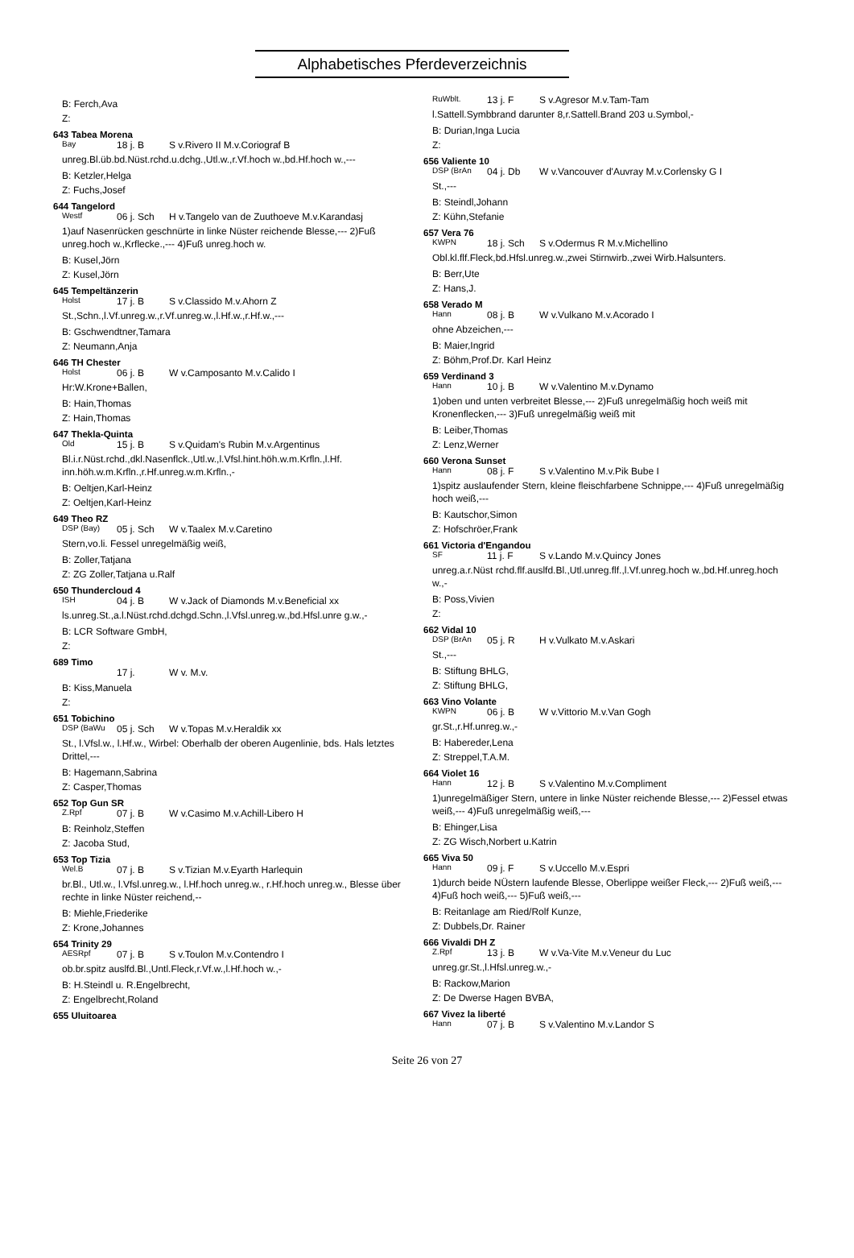Alphabetisches Pferdeverzeichnis
B: Ferch,Ava
Z:
643 Tabea Morena
Bay 18 j. B S v.Rivero II M.v.Coriograf B
unreg.Bl.üb.bd.Nüst.rchd.u.dchg.,Utl.w.,r.Vf.hoch w.,bd.Hf.hoch w.,---
B: Ketzler,Helga
Z: Fuchs,Josef
644 Tangelord
Westf 06 j. Sch H v.Tangelo van de Zuuthoeve M.v.Karandasj
1)auf Nasenrücken geschnürte in linke Nüster reichende Blesse,--- 2)Fuß unreg.hoch w.,Krflecke.,--- 4)Fuß unreg.hoch w.
B: Kusel,Jörn
Z: Kusel,Jörn
645 Tempeltänzerin
Holst 17 j. B S v.Classido M.v.Ahorn Z
St.,Schn.,l.Vf.unreg.w.,r.Vf.unreg.w.,l.Hf.w.,r.Hf.w.,---
B: Gschwendtner,Tamara
Z: Neumann,Anja
646 TH Chester
Holst 06 j. B W v.Camposanto M.v.Calido I
Hr:W.Krone+Ballen,
B: Hain,Thomas
Z: Hain,Thomas
647 Thekla-Quinta
Old 15 j. B S v.Quidam's Rubin M.v.Argentinus
Bl.i.r.Nüst.rchd.,dkl.Nasenflck.,Utl.w.,l.Vfsl.hint.höh.w.m.Krfln.,l.Hf. inn.höh.w.m.Krfln.,r.Hf.unreg.w.m.Krfln.,-
B: Oeltjen,Karl-Heinz
Z: Oeltjen,Karl-Heinz
649 Theo RZ
DSP (Bay) 05 j. Sch W v.Taalex M.v.Caretino
Stern,vo.li. Fessel unregelmäßig weiß,
B: Zoller,Tatjana
Z: ZG Zoller,Tatjana u.Ralf
650 Thundercloud 4
ISH 04 j. B W v.Jack of Diamonds M.v.Beneficial xx
ls.unreg.St.,a.l.Nüst.rchd.dchgd.Schn.,l.Vfsl.unreg.w.,bd.Hfsl.unre g.w.,-
B: LCR Software GmbH,
Z:
689 Timo
17 j. W v. M.v.
B: Kiss,Manuela
Z:
651 Tobichino
DSP (BaWu 05 j. Sch W v.Topas M.v.Heraldik xx
St., l.Vfsl.w., l.Hf.w., Wirbel: Oberhalb der oberen Augenlinie, bds. Hals letztes Drittel,---
B: Hagemann,Sabrina
Z: Casper,Thomas
652 Top Gun SR
Z.Rpf 07 j. B W v.Casimo M.v.Achill-Libero H
B: Reinholz,Steffen
Z: Jacoba Stud,
653 Top Tizia
Wel.B 07 j. B S v.Tizian M.v.Eyarth Harlequin
br.Bl., Utl.w., l.Vfsl.unreg.w., l.Hf.hoch unreg.w., r.Hf.hoch unreg.w., Blesse über rechte in linke Nüster reichend,--
B: Miehle,Friederike
Z: Krone,Johannes
654 Trinity 29
AESRpf 07 j. B S v.Toulon M.v.Contendro I
ob.br.spitz auslfd.Bl.,Untl.Fleck,r.Vf.w.,l.Hf.hoch w.,-
B: H.Steindl u. R.Engelbrecht,
Z: Engelbrecht,Roland
655 Uluitoarea
RuWblt. 13 j. F S v.Agresor M.v.Tam-Tam
l.Sattell.Symbbrand darunter 8,r.Sattell.Brand 203 u.Symbol,-
B: Durian,Inga Lucia
Z:
656 Valiente 10
DSP (BrAn 04 j. Db W v.Vancouver d'Auvray M.v.Corlensky G I
St.,---
B: Steindl,Johann
Z: Kühn,Stefanie
657 Vera 76
KWPN 18 j. Sch S v.Odermus R M.v.Michellino
Obl.kl.flf.Fleck,bd.Hfsl.unreg.w.,zwei Stirnwirb.,zwei Wirb.Halsunters.
B: Berr,Ute
Z: Hans,J.
658 Verado M
Hann 08 j. B W v.Vulkano M.v.Acorado I
ohne Abzeichen,---
B: Maier,Ingrid
Z: Böhm,Prof.Dr. Karl Heinz
659 Verdinand 3
Hann 10 j. B W v.Valentino M.v.Dynamo
1)oben und unten verbreitet Blesse,--- 2)Fuß unregelmäßig hoch weiß mit Kronenflecken,--- 3)Fuß unregelmäßig weiß mit
B: Leiber,Thomas
Z: Lenz,Werner
660 Verona Sunset
Hann 08 j. F S v.Valentino M.v.Pik Bube I
1)spitz auslaufender Stern, kleine fleischfarbene Schnippe,--- 4)Fuß unregelmäßig hoch weiß,---
B: Kautschor,Simon
Z: Hofschröer,Frank
661 Victoria d'Engandou
SF 11 j. F S v.Lando M.v.Quincy Jones
unreg.a.r.Nüst rchd.flf.auslfd.Bl.,Utl.unreg.flf.,l.Vf.unreg.hoch w.,bd.Hf.unreg.hoch w.,-
B: Poss,Vivien
Z:
662 Vidal 10
DSP (BrAn 05 j. R H v.Vulkato M.v.Askari
St.,---
B: Stiftung BHLG,
Z: Stiftung BHLG,
663 Vino Volante
KWPN 06 j. B W v.Vittorio M.v.Van Gogh
gr.St.,r.Hf.unreg.w.,-
B: Habereder,Lena
Z: Streppel,T.A.M.
664 Violet 16
Hann 12 j. B S v.Valentino M.v.Compliment
1)unregelmäßiger Stern, untere in linke Nüster reichende Blesse,--- 2)Fessel etwas weiß,--- 4)Fuß unregelmäßig weiß,---
B: Ehinger,Lisa
Z: ZG Wisch,Norbert u.Katrin
665 Viva 50
Hann 09 j. F S v.Uccello M.v.Espri
1)durch beide NÜstern laufende Blesse, Oberlippe weißer Fleck,--- 2)Fuß weiß,--- 4)Fuß hoch weiß,--- 5)Fuß weiß,---
B: Reitanlage am Ried/Rolf Kunze,
Z: Dubbels,Dr. Rainer
666 Vivaldi DH Z
Z.Rpf 13 j. B W v.Va-Vite M.v.Veneur du Luc
unreg.gr.St.,l.Hfsl.unreg.w.,-
B: Rackow,Marion
Z: De Dwerse Hagen BVBA,
667 Vivez la liberté
Hann 07 j. B S v.Valentino M.v.Landor S
Seite 26 von 27